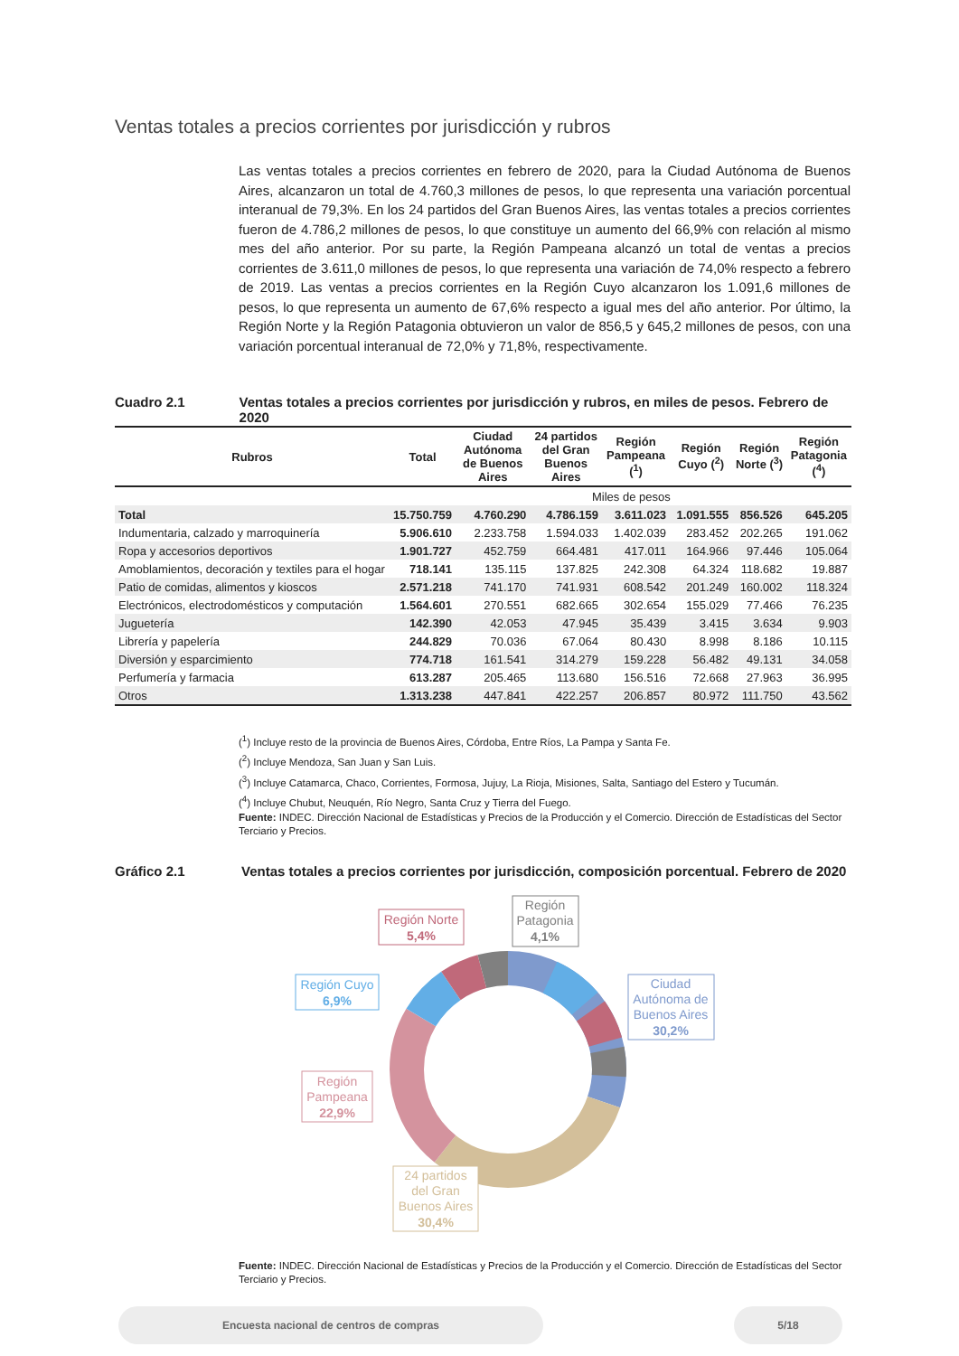Ventas totales a precios corrientes por jurisdicción y rubros
Las ventas totales a precios corrientes en febrero de 2020, para la Ciudad Autónoma de Buenos Aires, alcanzaron un total de 4.760,3 millones de pesos, lo que representa una variación porcentual interanual de 79,3%. En los 24 partidos del Gran Buenos Aires, las ventas totales a precios corrientes fueron de 4.786,2 millones de pesos, lo que constituye un aumento del 66,9% con relación al mismo mes del año anterior. Por su parte, la Región Pampeana alcanzó un total de ventas a precios corrientes de 3.611,0 millones de pesos, lo que representa una variación de 74,0% respecto a febrero de 2019. Las ventas a precios corrientes en la Región Cuyo alcanzaron los 1.091,6 millones de pesos, lo que representa un aumento de 67,6% respecto a igual mes del año anterior. Por último, la Región Norte y la Región Patagonia obtuvieron un valor de 856,5 y 645,2 millones de pesos, con una variación porcentual interanual de 72,0% y 71,8%, respectivamente.
Cuadro 2.1 Ventas totales a precios corrientes por jurisdicción y rubros, en miles de pesos. Febrero de 2020
| Rubros | Total | Ciudad Autónoma de Buenos Aires | 24 partidos del Gran Buenos Aires | Región Pampeana (<sup>1</sup>) | Región Cuyo (<sup>2</sup>) | Región Norte (<sup>3</sup>) | Región Patagonia (<sup>4</sup>) |
| --- | --- | --- | --- | --- | --- | --- | --- |
| | | | Miles de pesos | | | | |
| Total | 15.750.759 | 4.760.290 | 4.786.159 | 3.611.023 | 1.091.555 | 856.526 | 645.205 |
| Indumentaria, calzado y marroquinería | 5.906.610 | 2.233.758 | 1.594.033 | 1.402.039 | 283.452 | 202.265 | 191.062 |
| Ropa y accesorios deportivos | 1.901.727 | 452.759 | 664.481 | 417.011 | 164.966 | 97.446 | 105.064 |
| Amoblamientos, decoración y textiles para el hogar | 718.141 | 135.115 | 137.825 | 242.308 | 64.324 | 118.682 | 19.887 |
| Patio de comidas, alimentos y kioscos | 2.571.218 | 741.170 | 741.931 | 608.542 | 201.249 | 160.002 | 118.324 |
| Electrónicos, electrodomésticos y computación | 1.564.601 | 270.551 | 682.665 | 302.654 | 155.029 | 77.466 | 76.235 |
| Juguetería | 142.390 | 42.053 | 47.945 | 35.439 | 3.415 | 3.634 | 9.903 |
| Librería y papelería | 244.829 | 70.036 | 67.064 | 80.430 | 8.998 | 8.186 | 10.115 |
| Diversión y esparcimiento | 774.718 | 161.541 | 314.279 | 159.228 | 56.482 | 49.131 | 34.058 |
| Perfumería y farmacia | 613.287 | 205.465 | 113.680 | 156.516 | 72.668 | 27.963 | 36.995 |
| Otros | 1.313.238 | 447.841 | 422.257 | 206.857 | 80.972 | 111.750 | 43.562 |
(<sup>1</sup>) Incluye resto de la provincia de Buenos Aires, Córdoba, Entre Ríos, La Pampa y Santa Fe.
(<sup>2</sup>) Incluye Mendoza, San Juan y San Luis.
(<sup>3</sup>) Incluye Catamarca, Chaco, Corrientes, Formosa, Jujuy, La Rioja, Misiones, Salta, Santiago del Estero y Tucumán.
(<sup>4</sup>) Incluye Chubut, Neuquén, Río Negro, Santa Cruz y Tierra del Fuego.
Fuente: INDEC. Dirección Nacional de Estadísticas y Precios de la Producción y el Comercio. Dirección de Estadísticas del Sector Terciario y Precios.
Gráfico 2.1 Ventas totales a precios corrientes por jurisdicción, composición porcentual. Febrero de 2020
Región Norte
5,4%
Región
Patagonia
4,1%
Región Cuyo
6,9%
Ciudad
Autónoma de
Buenos Aires
30,2%
Región
Pampeana
22,9%
24 partidos
del Gran
Buenos Aires
30,4%
Fuente: INDEC. Dirección Nacional de Estadísticas y Precios de la Producción y el Comercio. Dirección de Estadísticas del Sector Terciario y Precios.
Encuesta nacional de centros de compras 5/18